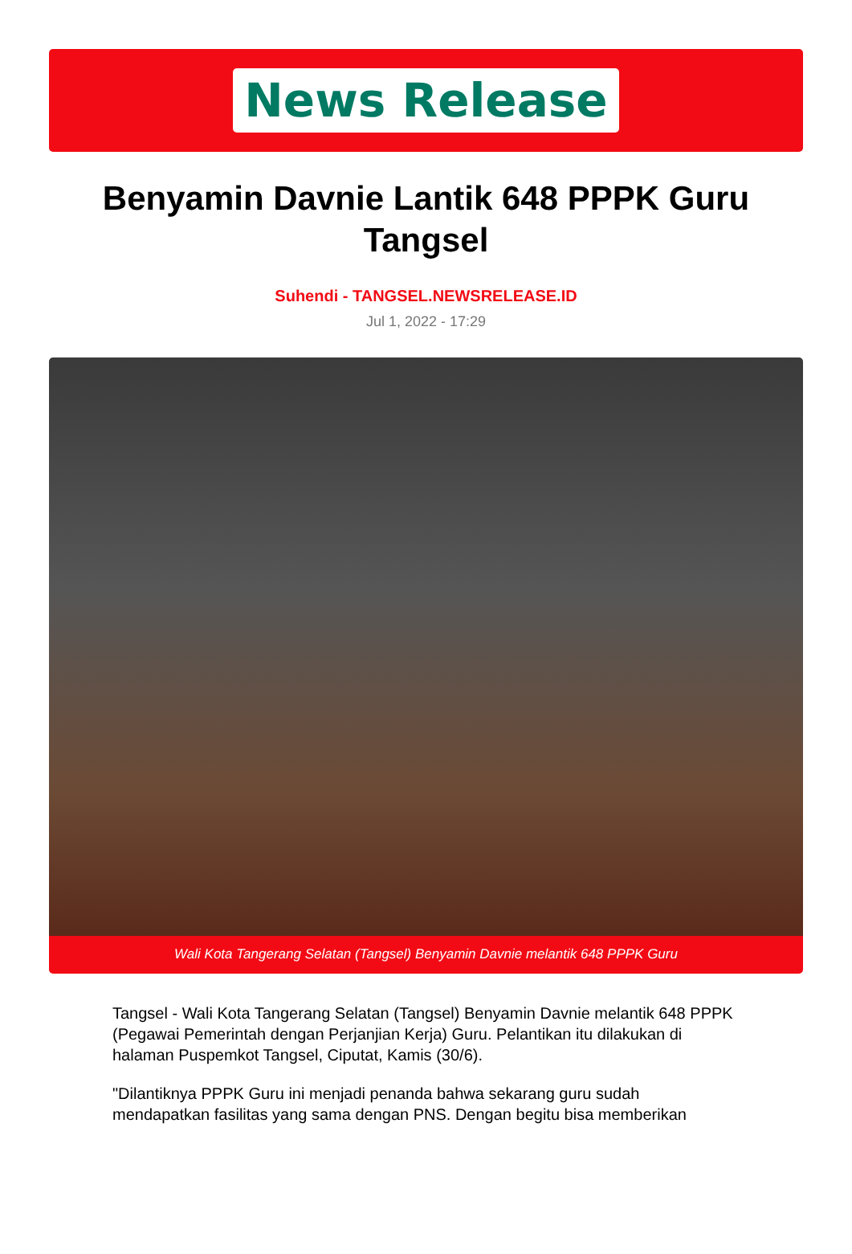News Release
Benyamin Davnie Lantik 648 PPPK Guru Tangsel
Suhendi - TANGSEL.NEWSRELEASE.ID
Jul 1, 2022 - 17:29
Wali Kota Tangerang Selatan (Tangsel) Benyamin Davnie melantik 648 PPPK Guru
Tangsel - Wali Kota Tangerang Selatan (Tangsel) Benyamin Davnie melantik 648 PPPK (Pegawai Pemerintah dengan Perjanjian Kerja) Guru. Pelantikan itu dilakukan di halaman Puspemkot Tangsel, Ciputat, Kamis (30/6).
"Dilantiknya PPPK Guru ini menjadi penanda bahwa sekarang guru sudah mendapatkan fasilitas yang sama dengan PNS. Dengan begitu bisa memberikan